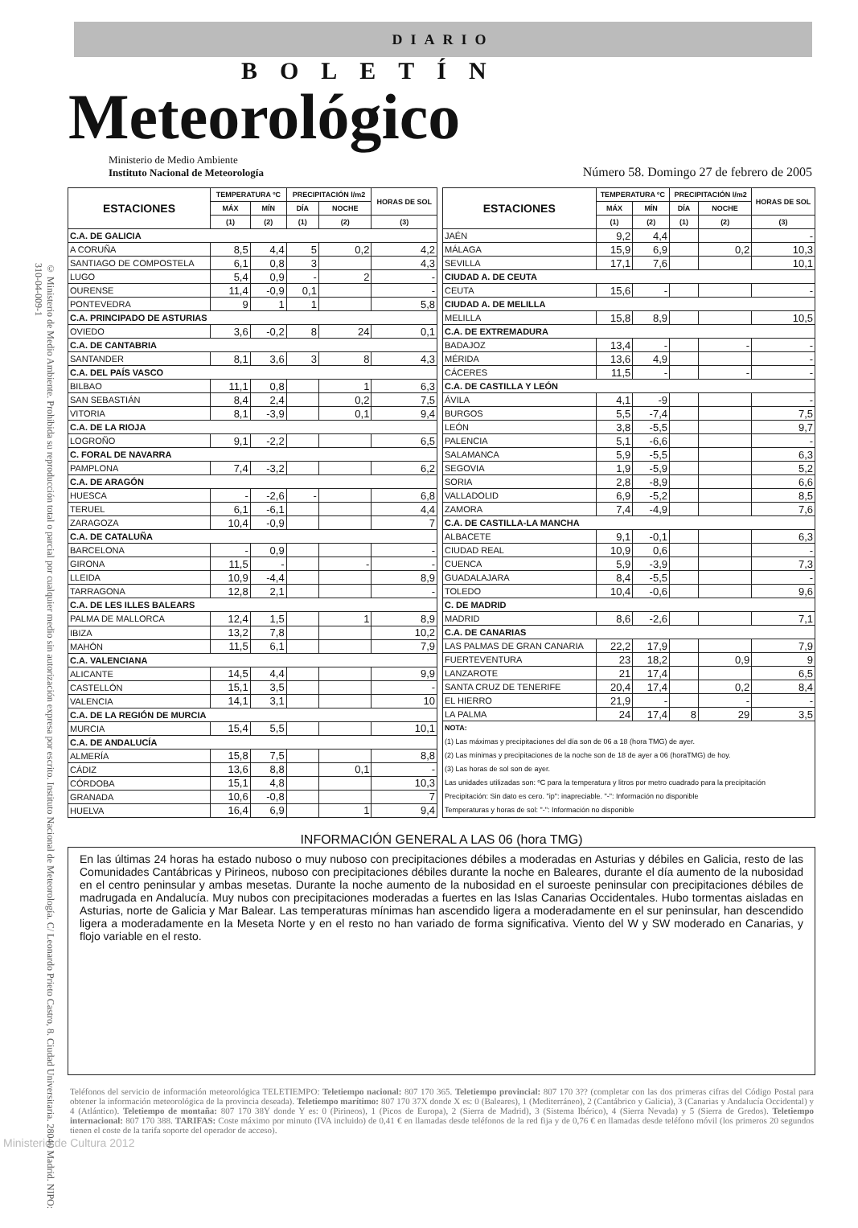DIARIO
BOLETÍN
Meteorológico
Ministerio de Medio Ambiente
Instituto Nacional de Meteorología
Número 58. Domingo 27 de febrero de 2005
© Ministerio de Medio Ambiente. Prohibida su reproducción total o parcial por cualquier medio sin autorización expresa por escrito. Instituto Nacional de Meteorología. C/ Leonardo Prieto Castro, 8. Ciudad Universitaria. 28040 Madrid. NIPO: 310-04-009-1
| ESTACIONES | TEMPERATURA ºC | | PRECIPITACIÓN l/m2 | | HORAS DE SOL |
| --- | --- | --- | --- | --- | --- |
| | MÁX | MÍN | DÍA | NOCHE | |
| | (1) | (2) | (1) | (2) | (3) |
| C.A. DE GALICIA | | | | | |
| A CORUÑA | 8,5 | 4,4 | 5 | 0,2 | 4,2 |
| SANTIAGO DE COMPOSTELA | 6,1 | 0,8 | 3 | | 4,3 |
| LUGO | 5,4 | 0,9 | - | 2 | - |
| OURENSE | 11,4 | -0,9 | 0,1 | | - |
| PONTEVEDRA | 9 | 1 | 1 | | 5,8 |
| C.A. PRINCIPADO DE ASTURIAS | | | | | |
| OVIEDO | 3,6 | -0,2 | 8 | 24 | 0,1 |
| C.A. DE CANTABRIA | | | | | |
| SANTANDER | 8,1 | 3,6 | 3 | 8 | 4,3 |
| C.A. DEL PAÍS VASCO | | | | | |
| BILBAO | 11,1 | 0,8 | | 1 | 6,3 |
| SAN SEBASTIÁN | 8,4 | 2,4 | | 0,2 | 7,5 |
| VITORIA | 8,1 | -3,9 | | 0,1 | 9,4 |
| C.A. DE LA RIOJA | | | | | |
| LOGROÑO | 9,1 | -2,2 | | | 6,5 |
| C. FORAL DE NAVARRA | | | | | |
| PAMPLONA | 7,4 | -3,2 | | | 6,2 |
| C.A. DE ARAGÓN | | | | | |
| HUESCA | - | -2,6 | - | | 6,8 |
| TERUEL | 6,1 | -6,1 | | | 4,4 |
| ZARAGOZA | 10,4 | -0,9 | | | 7 |
| C.A. DE CATALUÑA | | | | | |
| BARCELONA | - | 0,9 | | | - |
| GIRONA | 11,5 | - | | - | - |
| LLEIDA | 10,9 | -4,4 | | | 8,9 |
| TARRAGONA | 12,8 | 2,1 | | | - |
| C.A. DE LES ILLES BALEARS | | | | | |
| PALMA DE MALLORCA | 12,4 | 1,5 | | 1 | 8,9 |
| IBIZA | 13,2 | 7,8 | | | 10,2 |
| MAHÓN | 11,5 | 6,1 | | | 7,9 |
| C.A. VALENCIANA | | | | | |
| ALICANTE | 14,5 | 4,4 | | | 9,9 |
| CASTELLÓN | 15,1 | 3,5 | | | - |
| VALENCIA | 14,1 | 3,1 | | | 10 |
| C.A. DE LA REGIÓN DE MURCIA | | | | | |
| MURCIA | 15,4 | 5,5 | | | 10,1 |
| C.A. DE ANDALUCÍA | | | | | |
| ALMERÍA | 15,8 | 7,5 | | | 8,8 |
| CÁDIZ | 13,6 | 8,8 | | 0,1 | - |
| CÓRDOBA | 15,1 | 4,8 | | | 10,3 |
| GRANADA | 10,6 | -0,8 | | | 7 |
| HUELVA | 16,4 | 6,9 | | 1 | 9,4 |
| ESTACIONES | TEMPERATURA ºC | | PRECIPITACIÓN l/m2 | | HORAS DE SOL |
| --- | --- | --- | --- | --- | --- |
| | MÁX | MÍN | DÍA | NOCHE | |
| | (1) | (2) | (1) | (2) | (3) |
| JAÉN | 9,2 | 4,4 | | | - |
| MÁLAGA | 15,9 | 6,9 | | 0,2 | 10,3 |
| SEVILLA | 17,1 | 7,6 | | | 10,1 |
| CIUDAD A. DE CEUTA | | | | | |
| CEUTA | 15,6 | - | | | - |
| CIUDAD A. DE MELILLA | | | | | |
| MELILLA | 15,8 | 8,9 | | | 10,5 |
| C.A. DE EXTREMADURA | | | | | |
| BADAJOZ | 13,4 | - | | - | - |
| MÉRIDA | 13,6 | 4,9 | | | - |
| CÁCERES | 11,5 | - | | - | - |
| C.A. DE CASTILLA Y LEÓN | | | | | |
| ÁVILA | 4,1 | -9 | | | - |
| BURGOS | 5,5 | -7,4 | | | 7,5 |
| LEÓN | 3,8 | -5,5 | | | 9,7 |
| PALENCIA | 5,1 | -6,6 | | | - |
| SALAMANCA | 5,9 | -5,5 | | | 6,3 |
| SEGOVIA | 1,9 | -5,9 | | | 5,2 |
| SORIA | 2,8 | -8,9 | | | 6,6 |
| VALLADOLID | 6,9 | -5,2 | | | 8,5 |
| ZAMORA | 7,4 | -4,9 | | | 7,6 |
| C.A. DE CASTILLA-LA MANCHA | | | | | |
| ALBACETE | 9,1 | -0,1 | | | 6,3 |
| CIUDAD REAL | 10,9 | 0,6 | | | - |
| CUENCA | 5,9 | -3,9 | | | 7,3 |
| GUADALAJARA | 8,4 | -5,5 | | | - |
| TOLEDO | 10,4 | -0,6 | | | 9,6 |
| C. DE MADRID | | | | | |
| MADRID | 8,6 | -2,6 | | | 7,1 |
| C.A. DE CANARIAS | | | | | |
| LAS PALMAS DE GRAN CANARIA | 22,2 | 17,9 | | | 7,9 |
| FUERTEVENTURA | 23 | 18,2 | | 0,9 | 9 |
| LANZAROTE | 21 | 17,4 | | | 6,5 |
| SANTA CRUZ DE TENERIFE | 20,4 | 17,4 | | 0,2 | 8,4 |
| EL HIERRO | 21,9 | - | | - | - |
| LA PALMA | 24 | 17,4 | 8 | 29 | 3,5 |
| NOTA: (1) Las máximas y precipitaciones del día son de 06 a 18 (hora TMG) de ayer. (2) Las mínimas y precipitaciones de la noche son de 18 de ayer a 06 (horaTMG) de hoy. (3) Las horas de sol son de ayer. Las unidades utilizadas son: ºC para la temperatura y litros por metro cuadrado para la precipitación Precipitación: Sin dato es cero. "ip": inapreciable. "-": Información no disponible Temperaturas y horas de sol: "-": Información no disponible | | | | | |
INFORMACIÓN GENERAL A LAS 06 (hora TMG)
En las últimas 24 horas ha estado nuboso o muy nuboso con precipitaciones débiles a moderadas en Asturias y débiles en Galicia, resto de las Comunidades Cantábricas y Pirineos, nuboso con precipitaciones débiles durante la noche en Baleares, durante el día aumento de la nubosidad en el centro peninsular y ambas mesetas. Durante la noche aumento de la nubosidad en el suroeste peninsular con precipitaciones débiles de madrugada en Andalucía. Muy nubos con precipitaciones moderadas a fuertes en las Islas Canarias Occidentales. Hubo tormentas aisladas en Asturias, norte de Galicia y Mar Balear. Las temperaturas mínimas han ascendido ligera a moderadamente en el sur peninsular, han descendido ligera a moderadamente en la Meseta Norte y en el resto no han variado de forma significativa. Viento del W y SW moderado en Canarias, y flojo variable en el resto.
Teléfonos del servicio de información meteorológica TELETIEMPO: Teletiempo nacional: 807 170 365. Teletiempo provincial: 807 170 3?? (completar con las dos primeras cifras del Código Postal para obtener la información meteorológica de la provincia deseada). Teletiempo marítimo: 807 170 37X donde X es: 0 (Baleares), 1 (Mediterráneo), 2 (Cantábrico y Galicia), 3 (Canarias y Andalucía Occidental) y 4 (Atlántico). Teletiempo de montaña: 807 170 38Y donde Y es: 0 (Pirineos), 1 (Picos de Europa), 2 (Sierra de Madrid), 3 (Sistema Ibérico), 4 (Sierra Nevada) y 5 (Sierra de Gredos). Teletiempo internacional: 807 170 388. TARIFAS: Coste máximo por minuto (IVA incluido) de 0,41 € en llamadas desde teléfonos de la red fija y de 0,76 € en llamadas desde teléfono móvil (los primeros 20 segundos tienen el coste de la tarifa soporte del operador de acceso).
Ministerio de Cultura 2012